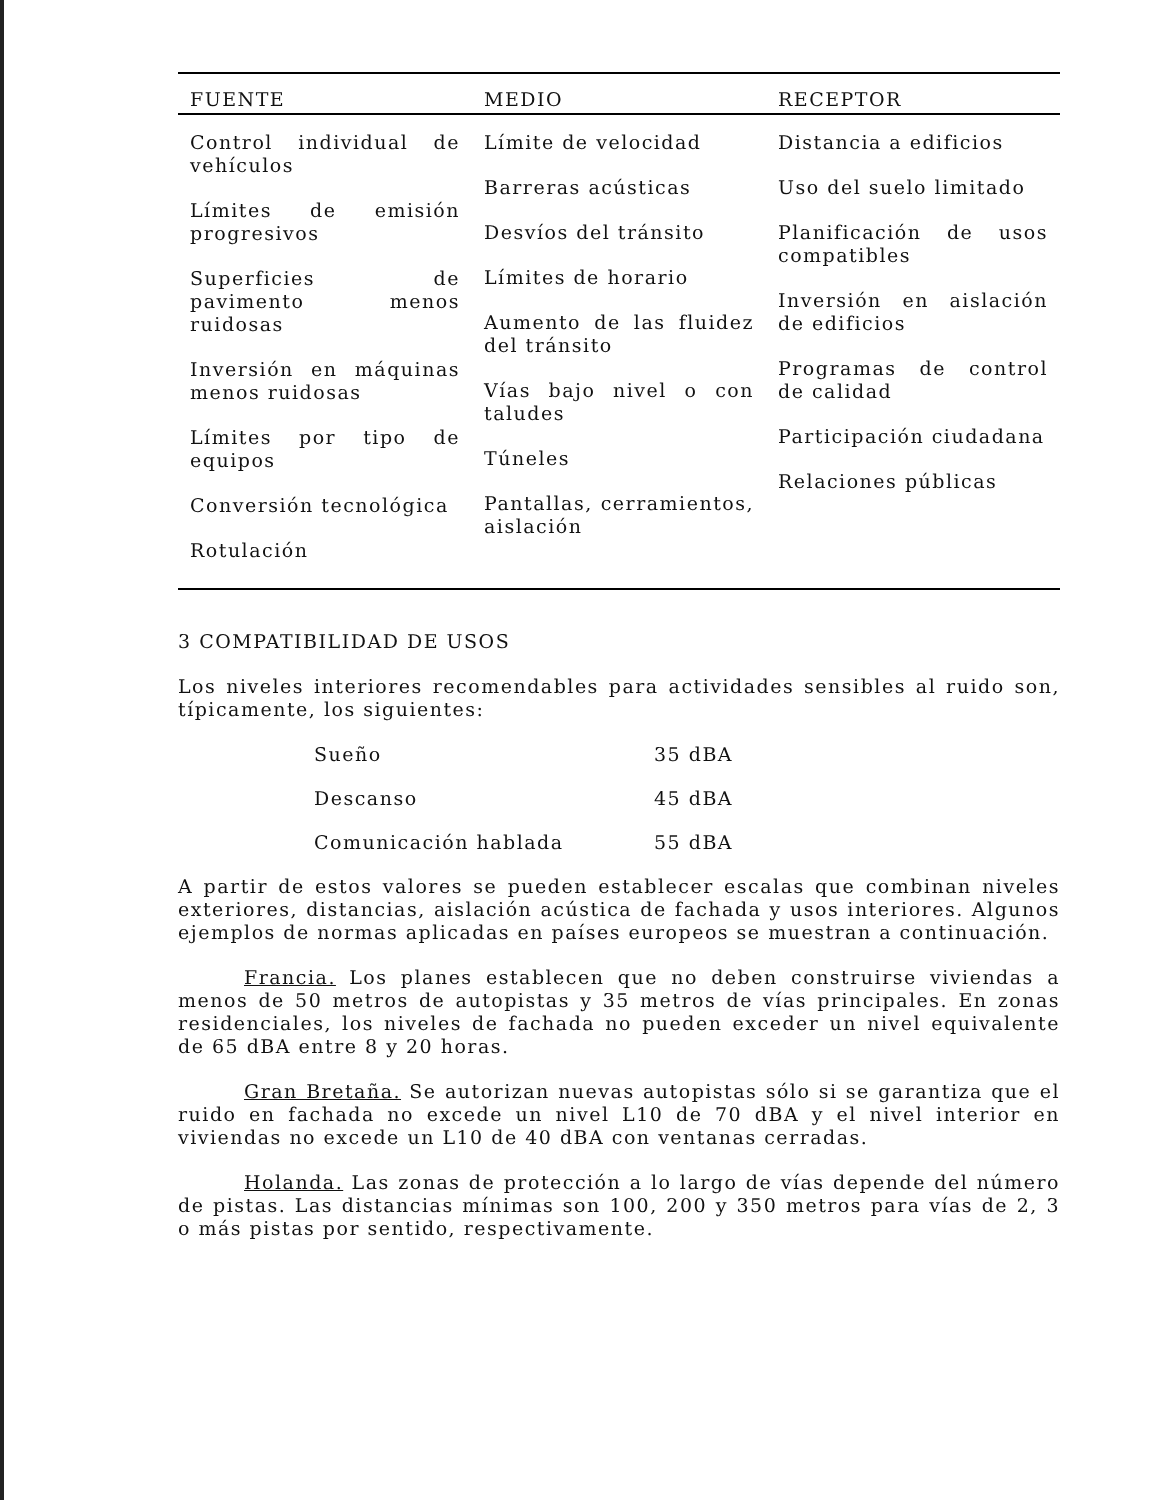| FUENTE | MEDIO | RECEPTOR |
| --- | --- | --- |
| Control individual de vehículos Límites de emisión progresivos Superficies de pavimento menos ruidosas Inversión en máquinas menos ruidosas Límites por tipo de equipos Conversión tecnológica Rotulación | Límite de velocidad Barreras acústicas Desvíos del tránsito Límites de horario Aumento de las fluidez del tránsito Vías bajo nivel o con taludes Túneles Pantallas, cerramientos, aislación | Distancia a edificios Uso del suelo limitado Planificación de usos compatibles Inversión en aislación de edificios Programas de control de calidad Participación ciudadana Relaciones públicas |
3 COMPATIBILIDAD DE USOS
Los niveles interiores recomendables para actividades sensibles al ruido son, típicamente, los siguientes:
Sueño 35 dBA
Descanso 45 dBA
Comunicación hablada 55 dBA
A partir de estos valores se pueden establecer escalas que combinan niveles exteriores, distancias, aislación acústica de fachada y usos interiores. Algunos ejemplos de normas aplicadas en países europeos se muestran a continuación.
Francia. Los planes establecen que no deben construirse viviendas a menos de 50 metros de autopistas y 35 metros de vías principales. En zonas residenciales, los niveles de fachada no pueden exceder un nivel equivalente de 65 dBA entre 8 y 20 horas.
Gran Bretaña. Se autorizan nuevas autopistas sólo si se garantiza que el ruido en fachada no excede un nivel L10 de 70 dBA y el nivel interior en viviendas no excede un L10 de 40 dBA con ventanas cerradas.
Holanda. Las zonas de protección a lo largo de vías depende del número de pistas. Las distancias mínimas son 100, 200 y 350 metros para vías de 2, 3 o más pistas por sentido, respectivamente.